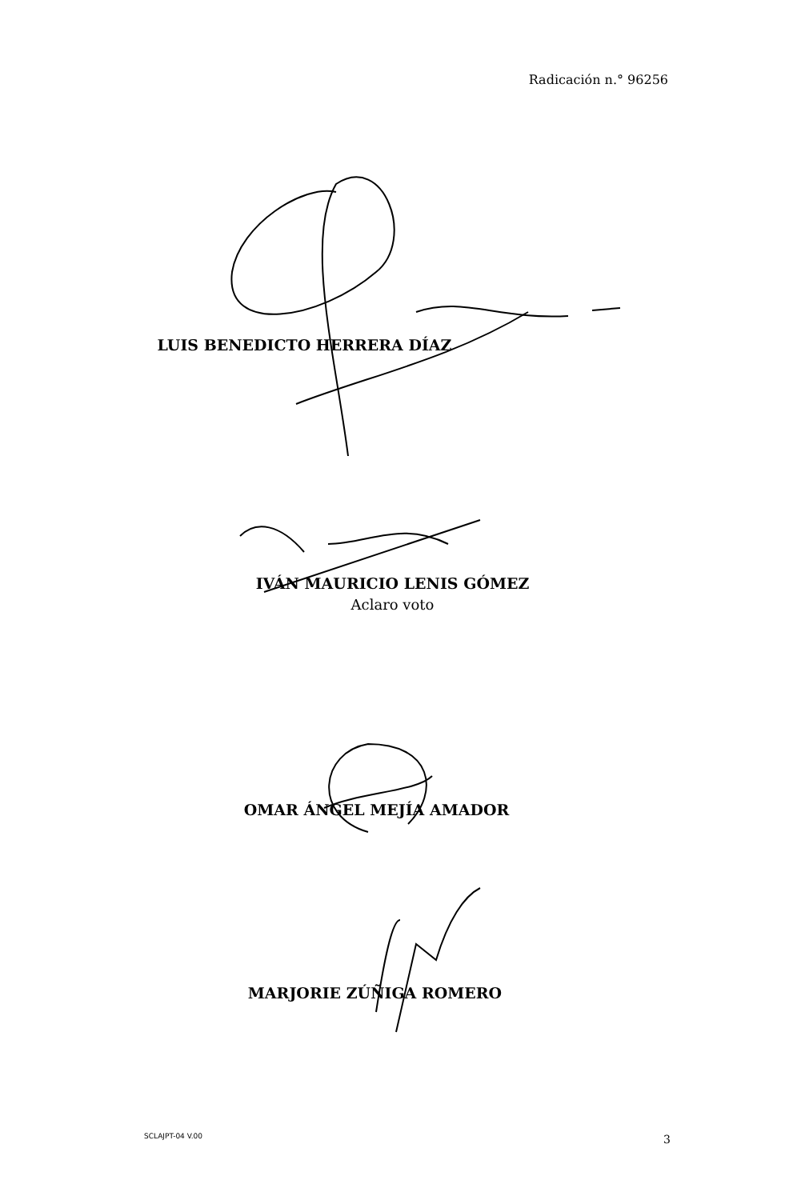Radicación n.° 96256
LUIS BENEDICTO HERRERA DÍAZ
IVÁN MAURICIO LENIS GÓMEZ
Aclaro voto
OMAR ÁNGEL MEJÍA AMADOR
MARJORIE ZÚÑIGA ROMERO
SCLAJPT-04 V.00 3